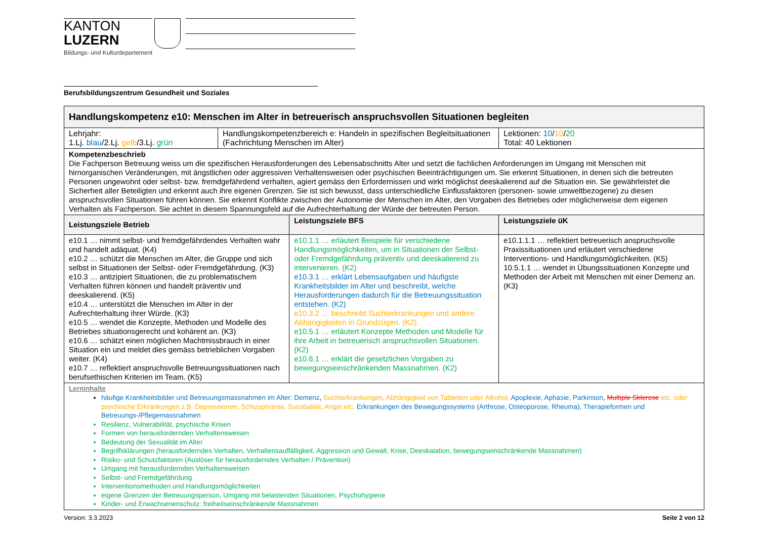KANTON
LUZERN
Bildungs- und Kulturdepartement
Berufsbildungszentrum Gesundheit und Soziales
| Handlungskompetenz e10: Menschen im Alter in betreuerisch anspruchsvollen Situationen begleiten | | | |
| Lehrjahr: 1.Lj. blau /2.Lj. gelb /3.Lj. grün | Handlungskompetenzbereich e: Handeln in spezifischen Begleitsituationen (Fachrichtung Menschen im Alter) | | Lektionen: 10 / 10 / 20 Total: 40 Lektionen |
| Kompetenzbeschrieb Die Fachperson Betreuung weiss um die spezifischen Herausforderungen des Lebensabschnitts Alter und setzt die fachlichen Anforderungen im Umgang mit Menschen mit hirnorganischen Veränderungen, mit ängstlichen oder aggressiven Verhaltensweisen oder psychischen Beeinträchtigungen um. Sie erkennt Situationen, in denen sich die betreuten Personen ungewohnt oder selbst- bzw. fremdgefährdend verhalten, agiert gemäss den Erfordernissen und wirkt möglichst deeskalierend auf die Situation ein. Sie gewährleistet die Sicherheit aller Beteiligten und erkennt auch ihre eigenen Grenzen. Sie ist sich bewusst, dass unterschiedliche Einflussfaktoren (personen- sowie umweltbezogene) zu diesen anspruchsvollen Situationen führen können. Sie erkennt Konflikte zwischen der Autonomie der Menschen im Alter, den Vorgaben des Betriebes oder möglicherweise dem eigenen Verhalten als Fachperson. Sie achtet in diesem Spannungsfeld auf die Aufrechterhaltung der Würde der betreuten Person. | | | |
| Leistungsziele Betrieb | | Leistungsziele BFS | Leistungsziele üK |
| e10.1 … nimmt selbst- und fremdgefährdendes Verhalten wahr und handelt adäquat. (K4) e10.2 … schützt die Menschen im Alter, die Gruppe und sich selbst in Situationen der Selbst- oder Fremdgefährdung. (K3) e10.3 … antizipiert Situationen, die zu problematischem Verhalten führen können und handelt präventiv und deeskalierend. (K5) e10.4 … unterstützt die Menschen im Alter in der Aufrechterhaltung ihrer Würde. (K3) e10.5 … wendet die Konzepte, Methoden und Modelle des Betriebes situationsgerecht und kohärent an. (K3) e10.6 … schätzt einen möglichen Machtmissbrauch in einer Situation ein und meldet dies gemäss betrieblichen Vorgaben weiter. (K4) e10.7 … reflektiert anspruchsvolle Betreuungssituationen nach berufsethischen Kriterien im Team. (K5) | | e10.1.1 … erläutert Beispiele für verschiedene Handlungsmöglichkeiten, um in Situationen der Selbst- oder Fremdgefährdung präventiv und deeskalierend zu intervenieren. (K2) e10.3.1 … erklärt Lebensaufgaben und häufigste Krankheitsbilder im Alter und beschreibt, welche Herausforderungen dadurch für die Betreuungssituation entstehen. (K2) e10.3.2 … beschreibt Suchterkrankungen und andere Abhängigkeiten in Grundzügen. (K2) e10.5.1 … erläutert Konzepte Methoden und Modelle für ihre Arbeit in betreuerisch anspruchsvollen Situationen. (K2) e10.6.1 … erklärt die gesetzlichen Vorgaben zu bewegungseinschränkenden Massnahmen. (K2) | e10.1.1.1 … reflektiert betreuerisch anspruchsvolle Praxissituationen und erläutert verschiedene Interventions- und Handlungsmöglichkeiten. (K5) 10.5.1.1 … wendet in Übungssituationen Konzepte und Methoden der Arbeit mit Menschen mit einer Demenz an. (K3) |
| Lerninhalte häufige Krankheitsbilder und Betreuungsmassnahmen im Alter: Demenz , Suchterkrankungen, Abhängigkeit von Tabletten oder Alkohol, Apoplexie, Aphasie, Parkinson , Multiple Sklerose etc. oder psychische Erkrankungen z.B. Depressionen, Schizophrenie, Suizidalität, Angst etc. Erkrankungen des Bewegungssystems (Arthrose, Osteoporose, Rheuma), Therapieformen und Betreuungs-/Pflegemassnahmen Resilienz, Vulnerabilität, psychische Krisen Formen von herausfordernden Verhaltensweisen Bedeutung der Sexualität im Alter Begriffsklärungen (herausforderndes Verhalten, Verhaltensauffälligkeit, Aggression und Gewalt, Krise, Deeskalation, bewegungseinschränkende Massnahmen) Risiko- und Schutzfaktoren (Auslöser für herausforderndes Verhalten / Prävention) Umgang mit herausfordernden Verhaltensweisen Selbst- und Fremdgefährdung Interventionsmethoden und Handlungsmöglichkeiten eigene Grenzen der Betreuungsperson, Umgang mit belastenden Situationen, Psychohygiene Kinder- und Erwachsenenschutz: freiheitseinschränkende Massnahmen | | | |
Version: 3.3.2023 Seite 2 von 12